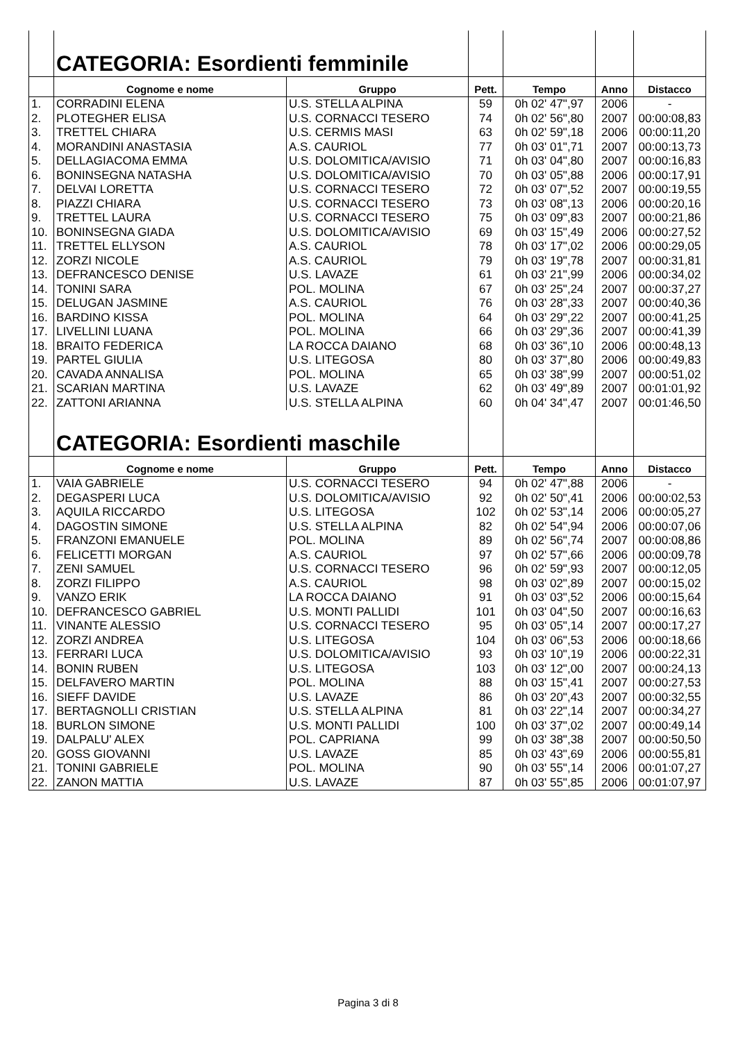| | CATEGORIA: Esordienti femminile | | | | | |
| | Cognome e nome | Gruppo | Pett. | Tempo | Anno | Distacco |
| 1. | CORRADINI ELENA | U.S. STELLA ALPINA | 59 | 0h 02' 47",97 | 2006 | - |
| 2. | PLOTEGHER ELISA | U.S. CORNACCI TESERO | 74 | 0h 02' 56",80 | 2007 | 00:00:08,83 |
| 3. | TRETTEL CHIARA | U.S. CERMIS MASI | 63 | 0h 02' 59",18 | 2006 | 00:00:11,20 |
| 4. | MORANDINI ANASTASIA | A.S. CAURIOL | 77 | 0h 03' 01",71 | 2007 | 00:00:13,73 |
| 5. | DELLAGIACOMA EMMA | U.S. DOLOMITICA/AVISIO | 71 | 0h 03' 04",80 | 2007 | 00:00:16,83 |
| 6. | BONINSEGNA NATASHA | U.S. DOLOMITICA/AVISIO | 70 | 0h 03' 05",88 | 2006 | 00:00:17,91 |
| 7. | DELVAI LORETTA | U.S. CORNACCI TESERO | 72 | 0h 03' 07",52 | 2007 | 00:00:19,55 |
| 8. | PIAZZI CHIARA | U.S. CORNACCI TESERO | 73 | 0h 03' 08",13 | 2006 | 00:00:20,16 |
| 9. | TRETTEL LAURA | U.S. CORNACCI TESERO | 75 | 0h 03' 09",83 | 2007 | 00:00:21,86 |
| 10. | BONINSEGNA GIADA | U.S. DOLOMITICA/AVISIO | 69 | 0h 03' 15",49 | 2006 | 00:00:27,52 |
| 11. | TRETTEL ELLYSON | A.S. CAURIOL | 78 | 0h 03' 17",02 | 2006 | 00:00:29,05 |
| 12. | ZORZI NICOLE | A.S. CAURIOL | 79 | 0h 03' 19",78 | 2007 | 00:00:31,81 |
| 13. | DEFRANCESCO DENISE | U.S. LAVAZE | 61 | 0h 03' 21",99 | 2006 | 00:00:34,02 |
| 14. | TONINI SARA | POL. MOLINA | 67 | 0h 03' 25",24 | 2007 | 00:00:37,27 |
| 15. | DELUGAN JASMINE | A.S. CAURIOL | 76 | 0h 03' 28",33 | 2007 | 00:00:40,36 |
| 16. | BARDINO KISSA | POL. MOLINA | 64 | 0h 03' 29",22 | 2007 | 00:00:41,25 |
| 17. | LIVELLINI LUANA | POL. MOLINA | 66 | 0h 03' 29",36 | 2007 | 00:00:41,39 |
| 18. | BRAITO FEDERICA | LA ROCCA DAIANO | 68 | 0h 03' 36",10 | 2006 | 00:00:48,13 |
| 19. | PARTEL GIULIA | U.S. LITEGOSA | 80 | 0h 03' 37",80 | 2006 | 00:00:49,83 |
| 20. | CAVADA ANNALISA | POL. MOLINA | 65 | 0h 03' 38",99 | 2007 | 00:00:51,02 |
| 21. | SCARIAN MARTINA | U.S. LAVAZE | 62 | 0h 03' 49",89 | 2007 | 00:01:01,92 |
| 22. | ZATTONI ARIANNA | U.S. STELLA ALPINA | 60 | 0h 04' 34",47 | 2007 | 00:01:46,50 |
| | CATEGORIA: Esordienti maschile | | | | | |
| | Cognome e nome | Gruppo | Pett. | Tempo | Anno | Distacco |
| 1. | VAIA GABRIELE | U.S. CORNACCI TESERO | 94 | 0h 02' 47",88 | 2006 | - |
| 2. | DEGASPERI LUCA | U.S. DOLOMITICA/AVISIO | 92 | 0h 02' 50",41 | 2006 | 00:00:02,53 |
| 3. | AQUILA RICCARDO | U.S. LITEGOSA | 102 | 0h 02' 53",14 | 2006 | 00:00:05,27 |
| 4. | DAGOSTIN SIMONE | U.S. STELLA ALPINA | 82 | 0h 02' 54",94 | 2006 | 00:00:07,06 |
| 5. | FRANZONI EMANUELE | POL. MOLINA | 89 | 0h 02' 56",74 | 2007 | 00:00:08,86 |
| 6. | FELICETTI MORGAN | A.S. CAURIOL | 97 | 0h 02' 57",66 | 2006 | 00:00:09,78 |
| 7. | ZENI SAMUEL | U.S. CORNACCI TESERO | 96 | 0h 02' 59",93 | 2007 | 00:00:12,05 |
| 8. | ZORZI FILIPPO | A.S. CAURIOL | 98 | 0h 03' 02",89 | 2007 | 00:00:15,02 |
| 9. | VANZO ERIK | LA ROCCA DAIANO | 91 | 0h 03' 03",52 | 2006 | 00:00:15,64 |
| 10. | DEFRANCESCO GABRIEL | U.S. MONTI PALLIDI | 101 | 0h 03' 04",50 | 2007 | 00:00:16,63 |
| 11. | VINANTE ALESSIO | U.S. CORNACCI TESERO | 95 | 0h 03' 05",14 | 2007 | 00:00:17,27 |
| 12. | ZORZI ANDREA | U.S. LITEGOSA | 104 | 0h 03' 06",53 | 2006 | 00:00:18,66 |
| 13. | FERRARI LUCA | U.S. DOLOMITICA/AVISIO | 93 | 0h 03' 10",19 | 2006 | 00:00:22,31 |
| 14. | BONIN RUBEN | U.S. LITEGOSA | 103 | 0h 03' 12",00 | 2007 | 00:00:24,13 |
| 15. | DELFAVERO MARTIN | POL. MOLINA | 88 | 0h 03' 15",41 | 2007 | 00:00:27,53 |
| 16. | SIEFF DAVIDE | U.S. LAVAZE | 86 | 0h 03' 20",43 | 2007 | 00:00:32,55 |
| 17. | BERTAGNOLLI CRISTIAN | U.S. STELLA ALPINA | 81 | 0h 03' 22",14 | 2007 | 00:00:34,27 |
| 18. | BURLON SIMONE | U.S. MONTI PALLIDI | 100 | 0h 03' 37",02 | 2007 | 00:00:49,14 |
| 19. | DALPALU' ALEX | POL. CAPRIANA | 99 | 0h 03' 38",38 | 2007 | 00:00:50,50 |
| 20. | GOSS GIOVANNI | U.S. LAVAZE | 85 | 0h 03' 43",69 | 2006 | 00:00:55,81 |
| 21. | TONINI GABRIELE | POL. MOLINA | 90 | 0h 03' 55",14 | 2006 | 00:01:07,27 |
| 22. | ZANON MATTIA | U.S. LAVAZE | 87 | 0h 03' 55",85 | 2006 | 00:01:07,97 |
Pagina 3 di 8